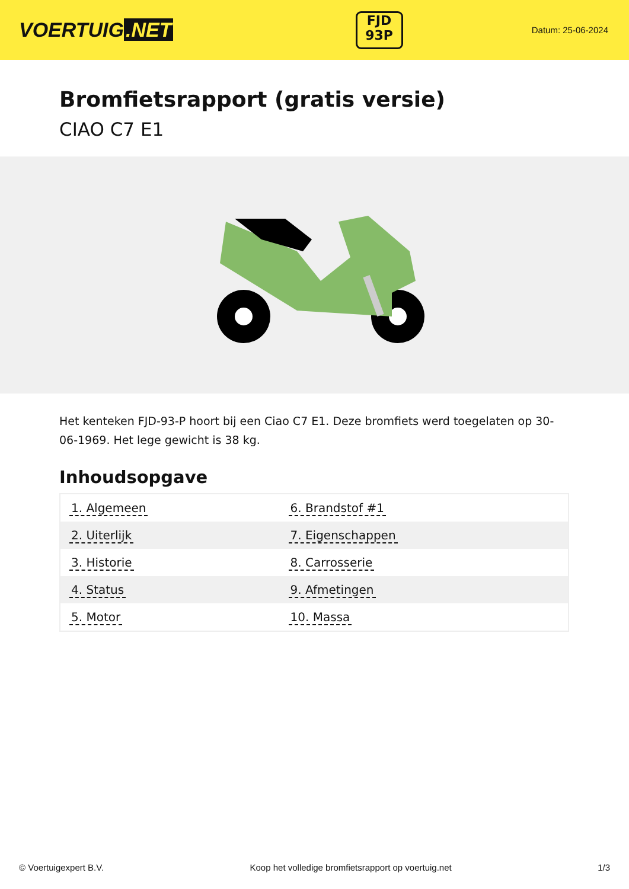VOERTUIG.NET
FJD
93P
Datum: 25-06-2024
Bromfietsrapport (gratis versie)
CIAO C7 E1
Het kenteken FJD-93-P hoort bij een Ciao C7 E1. Deze bromfiets werd toegelaten op 30-06-1969. Het lege gewicht is 38 kg.
Inhoudsopgave
| 1. Algemeen | 6. Brandstof #1 |
| 2. Uiterlijk | 7. Eigenschappen |
| 3. Historie | 8. Carrosserie |
| 4. Status | 9. Afmetingen |
| 5. Motor | 10. Massa |
© Voertuigexpert B.V. Koop het volledige bromfietsrapport op voertuig.net 1/3